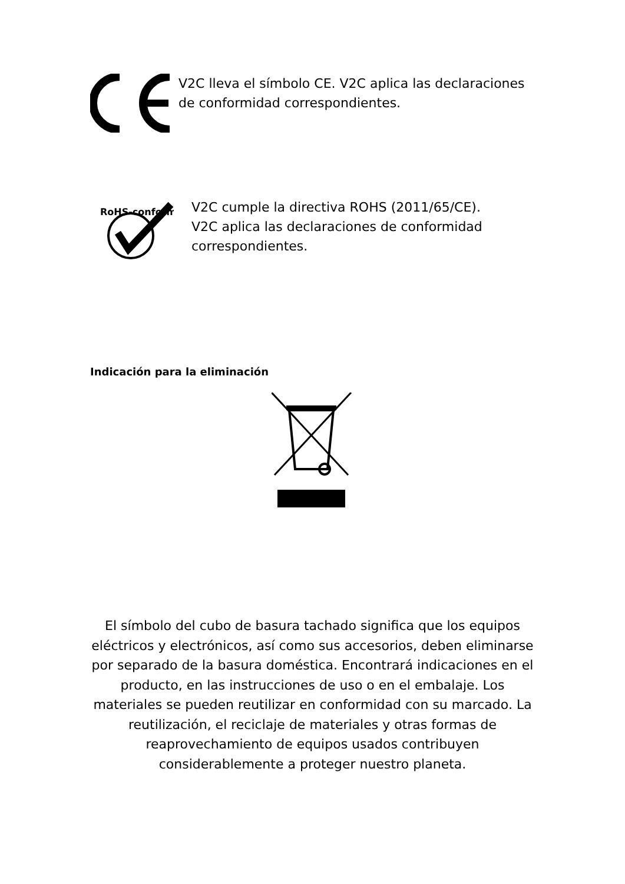V2C lleva el símbolo CE. V2C aplica las declaraciones
de conformidad correspondientes.
RoHS-conform
V2C cumple la directiva ROHS (2011/65/CE).
V2C aplica las declaraciones de conformidad
correspondientes.
Indicación para la eliminación
El símbolo del cubo de basura tachado significa que los equipos eléctricos y electrónicos, así como sus accesorios, deben eliminarse por separado de la basura doméstica. Encontrará indicaciones en el producto, en las instrucciones de uso o en el embalaje. Los materiales se pueden reutilizar en conformidad con su marcado. La reutilización, el reciclaje de materiales y otras formas de reaprovechamiento de equipos usados contribuyen considerablemente a proteger nuestro planeta.